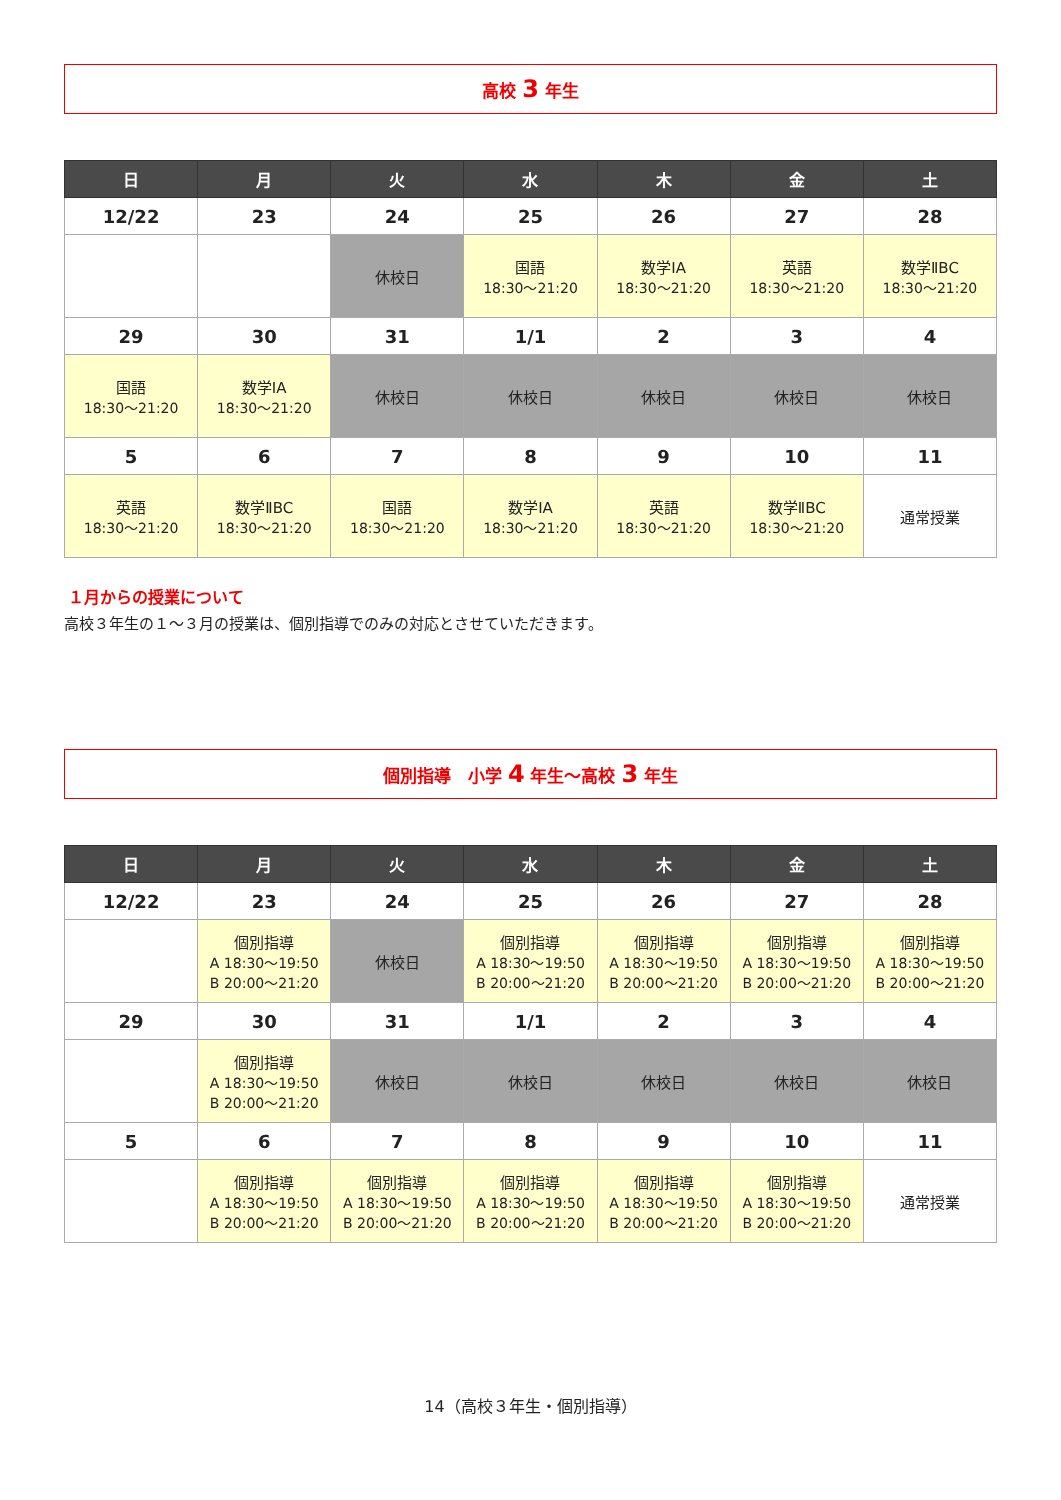高校 3 年生
| 日 | 月 | 火 | 水 | 木 | 金 | 土 |
| --- | --- | --- | --- | --- | --- | --- |
| 12/22 | 23 | 24 | 25 | 26 | 27 | 28 |
| | | 休校日 | 国語 18:30～21:20 | 数学ⅠA 18:30～21:20 | 英語 18:30～21:20 | 数学ⅡBC 18:30～21:20 |
| 29 | 30 | 31 | 1/1 | 2 | 3 | 4 |
| 国語 18:30～21:20 | 数学ⅠA 18:30～21:20 | 休校日 | 休校日 | 休校日 | 休校日 | 休校日 |
| 5 | 6 | 7 | 8 | 9 | 10 | 11 |
| 英語 18:30～21:20 | 数学ⅡBC 18:30～21:20 | 国語 18:30～21:20 | 数学ⅠA 18:30～21:20 | 英語 18:30～21:20 | 数学ⅡBC 18:30～21:20 | 通常授業 |
１月からの授業について
高校３年生の１～３月の授業は、個別指導でのみの対応とさせていただきます。
個別指導　小学 4 年生～高校 3 年生
| 日 | 月 | 火 | 水 | 木 | 金 | 土 |
| --- | --- | --- | --- | --- | --- | --- |
| 12/22 | 23 | 24 | 25 | 26 | 27 | 28 |
| | 個別指導 A 18:30～19:50 B 20:00～21:20 | 休校日 | 個別指導 A 18:30～19:50 B 20:00～21:20 | 個別指導 A 18:30～19:50 B 20:00～21:20 | 個別指導 A 18:30～19:50 B 20:00～21:20 | 個別指導 A 18:30～19:50 B 20:00～21:20 |
| 29 | 30 | 31 | 1/1 | 2 | 3 | 4 |
| | 個別指導 A 18:30～19:50 B 20:00～21:20 | 休校日 | 休校日 | 休校日 | 休校日 | 休校日 |
| 5 | 6 | 7 | 8 | 9 | 10 | 11 |
| | 個別指導 A 18:30～19:50 B 20:00～21:20 | 個別指導 A 18:30～19:50 B 20:00～21:20 | 個別指導 A 18:30～19:50 B 20:00～21:20 | 個別指導 A 18:30～19:50 B 20:00～21:20 | 個別指導 A 18:30～19:50 B 20:00～21:20 | 通常授業 |
14（高校３年生・個別指導）